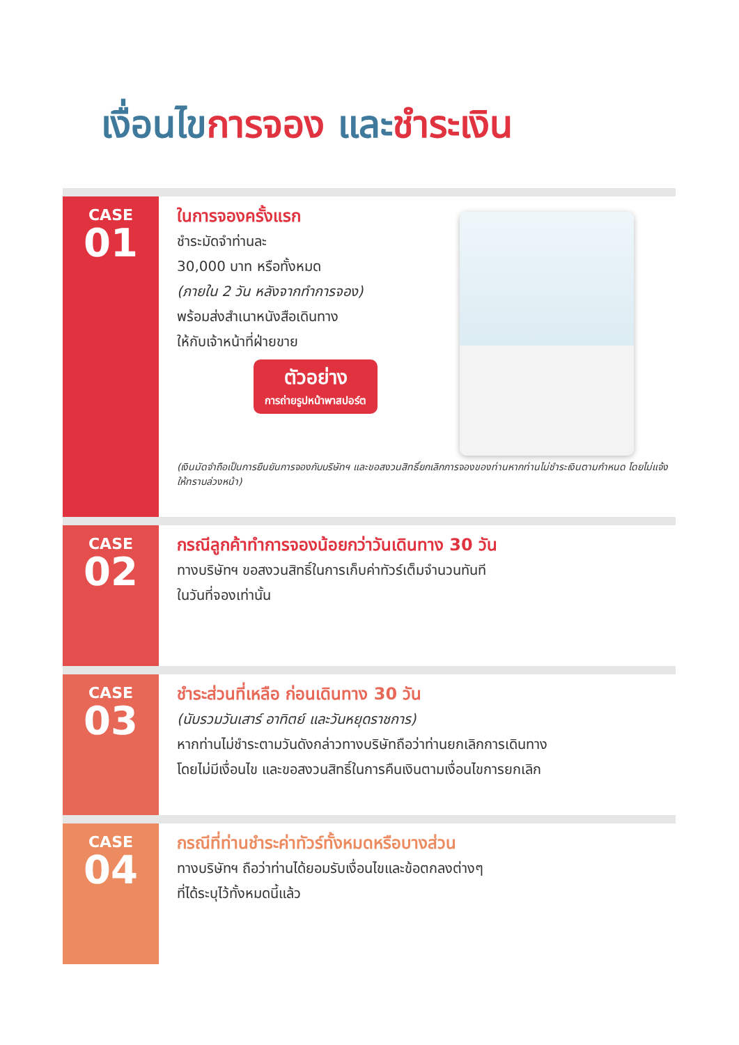เงื่อนไข การจอง และ ชำระเงิน
CASE
01
ในการจองครั้งแรก
ชำระมัดจำท่านละ
30,000 บาท หรือทั้งหมด
(ภายใน 2 วัน หลังจากทำการจอง)
พร้อมส่งสำเนาหนังสือเดินทาง
ให้กับเจ้าหน้าที่ฝ่ายขาย
ตัวอย่าง
การถ่ายรูปหน้าพาสปอร์ต
(เงินมัดจำถือเป็นการยืนยันการจองกับบริษัทฯ และขอสงวนสิทธิ์ยกเลิกการจองของท่านหากท่านไม่ชำระเงินตามกำหนด โดยไม่แจ้งให้ทราบล่วงหน้า)
CASE
02
กรณีลูกค้าทำการจองน้อยกว่าวันเดินทาง 30 วัน
ทางบริษัทฯ ขอสงวนสิทธิ์ในการเก็บค่าทัวร์เต็มจำนวนทันที
ในวันที่จองเท่านั้น
CASE
03
ชำระส่วนที่เหลือ ก่อนเดินทาง 30 วัน
(นับรวมวันเสาร์ อาทิตย์ และวันหยุดราชการ)
หากท่านไม่ชำระตามวันดังกล่าวทางบริษัทถือว่าท่านยกเลิกการเดินทาง
โดยไม่มีเงื่อนไข และขอสงวนสิทธิ์ในการคืนเงินตามเงื่อนไขการยกเลิก
CASE
04
กรณีที่ท่านชำระค่าทัวร์ทั้งหมดหรือบางส่วน
ทางบริษัทฯ ถือว่าท่านได้ยอมรับเงื่อนไขและข้อตกลงต่างๆ
ที่ได้ระบุไว้ทั้งหมดนี้แล้ว